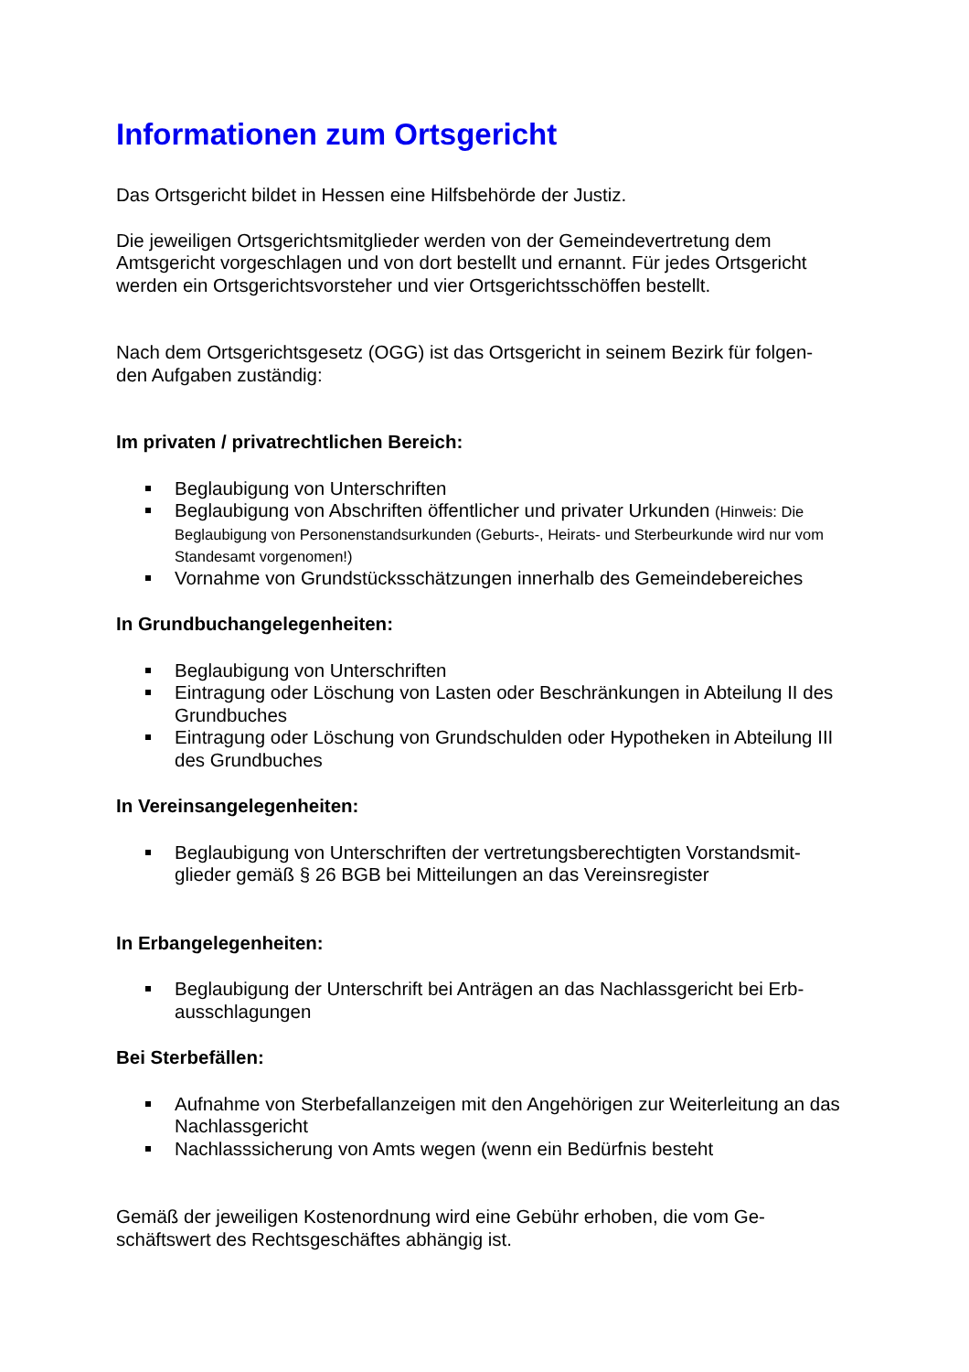Informationen zum Ortsgericht
Das Ortsgericht bildet in Hessen eine Hilfsbehörde der Justiz.
Die jeweiligen Ortsgerichtsmitglieder werden von der Gemeindevertretung dem Amtsgericht vorgeschlagen und von dort bestellt und ernannt. Für jedes Ortsgericht werden ein Ortsgerichtsvorsteher und vier Ortsgerichtsschöffen bestellt.
Nach dem Ortsgerichtsgesetz (OGG) ist das Ortsgericht in seinem Bezirk für folgen-den Aufgaben zuständig:
Im privaten / privatrechtlichen Bereich:
Beglaubigung von Unterschriften
Beglaubigung von Abschriften öffentlicher und privater Urkunden (Hinweis: Die Beglaubigung von Personenstandsurkunden (Geburts-, Heirats- und Sterbeurkunde wird nur vom Standesamt vorgenomen!)
Vornahme von Grundstücksschätzungen innerhalb des Gemeindebereiches
In Grundbuchangelegenheiten:
Beglaubigung von Unterschriften
Eintragung oder Löschung von Lasten oder Beschränkungen in Abteilung II des Grundbuches
Eintragung oder Löschung von Grundschulden oder Hypotheken in Abteilung III des Grundbuches
In Vereinsangelegenheiten:
Beglaubigung von Unterschriften der vertretungsberechtigten Vorstandsmit-glieder gemäß § 26 BGB bei Mitteilungen an das Vereinsregister
In Erbangelegenheiten:
Beglaubigung der Unterschrift bei Anträgen an das Nachlassgericht bei Erb-ausschlagungen
Bei Sterbefällen:
Aufnahme von Sterbefallanzeigen mit den Angehörigen zur Weiterleitung an das Nachlassgericht
Nachlasssicherung von Amts wegen (wenn ein Bedürfnis besteht
Gemäß der jeweiligen Kostenordnung wird eine Gebühr erhoben, die vom Ge-schäftswert des Rechtsgeschäftes abhängig ist.